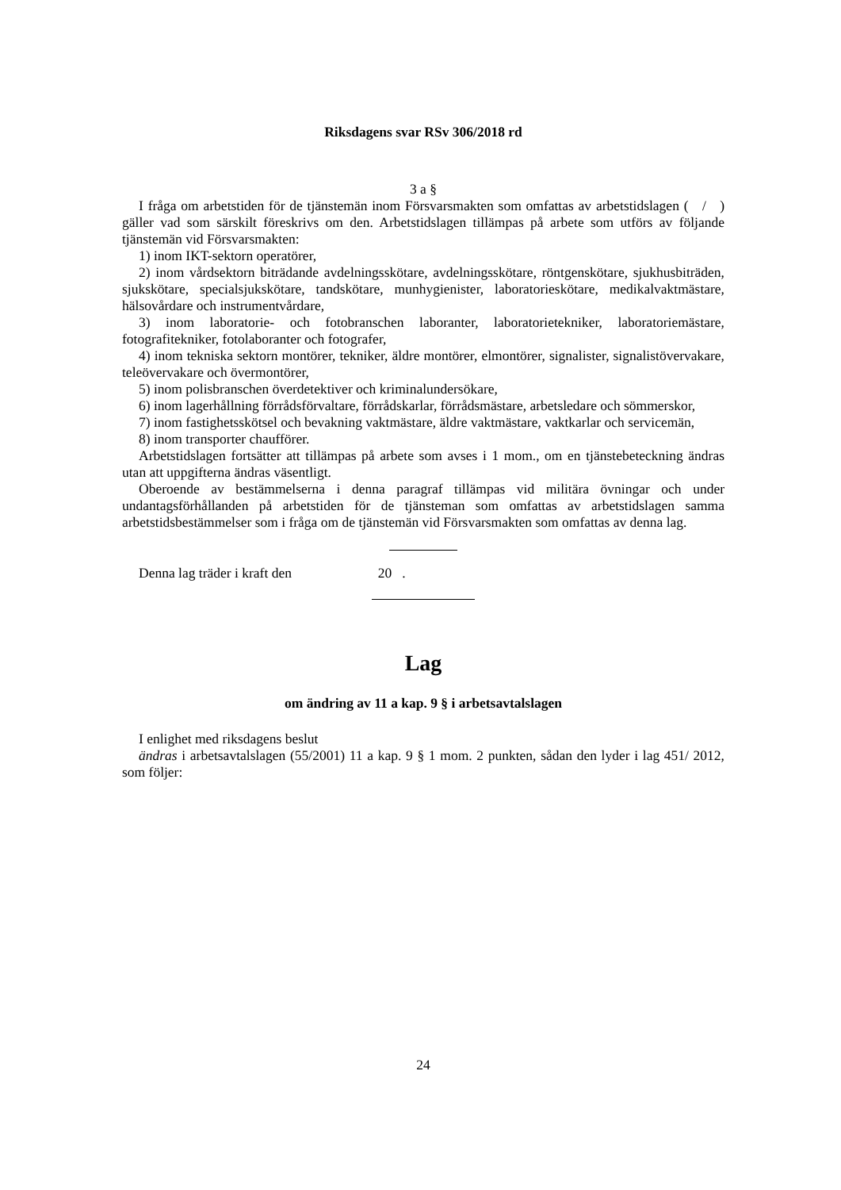Riksdagens svar RSv 306/2018 rd
3 a §
I fråga om arbetstiden för de tjänstemän inom Försvarsmakten som omfattas av arbetstidslagen ( / ) gäller vad som särskilt föreskrivs om den. Arbetstidslagen tillämpas på arbete som utförs av följande tjänstemän vid Försvarsmakten:
1) inom IKT-sektorn operatörer,
2) inom vårdsektorn biträdande avdelningsskötare, avdelningsskötare, röntgenskötare, sjukhusbiträden, sjukskötare, specialsjukskötare, tandskötare, munhygienister, laboratorieskötare, medikalvaktmästare, hälsovårdare och instrumentvårdare,
3) inom laboratorie- och fotobranschen laboranter, laboratorietekniker, laboratoriemästare, fotografitekniker, fotolaboranter och fotografer,
4) inom tekniska sektorn montörer, tekniker, äldre montörer, elmontörer, signalister, signalistövervakare, teleövervakare och övermontörer,
5) inom polisbranschen överdetektiver och kriminalundersökare,
6) inom lagerhållning förrådsförvaltare, förrådskarlar, förrådsmästare, arbetsledare och sömmerskor,
7) inom fastighetsskötsel och bevakning vaktmästare, äldre vaktmästare, vaktkarlar och servicemän,
8) inom transporter chaufförer.
Arbetstidslagen fortsätter att tillämpas på arbete som avses i 1 mom., om en tjänstebeteckning ändras utan att uppgifterna ändras väsentligt.
Oberoende av bestämmelserna i denna paragraf tillämpas vid militära övningar och under undantagsförhållanden på arbetstiden för de tjänsteman som omfattas av arbetstidslagen samma arbetstidsbestämmelser som i fråga om de tjänstemän vid Försvarsmakten som omfattas av denna lag.
Denna lag träder i kraft den 20 .
Lag
om ändring av 11 a kap. 9 § i arbetsavtalslagen
I enlighet med riksdagens beslut
ändras i arbetsavtalslagen (55/2001) 11 a kap. 9 § 1 mom. 2 punkten, sådan den lyder i lag 451/ 2012, som följer:
24